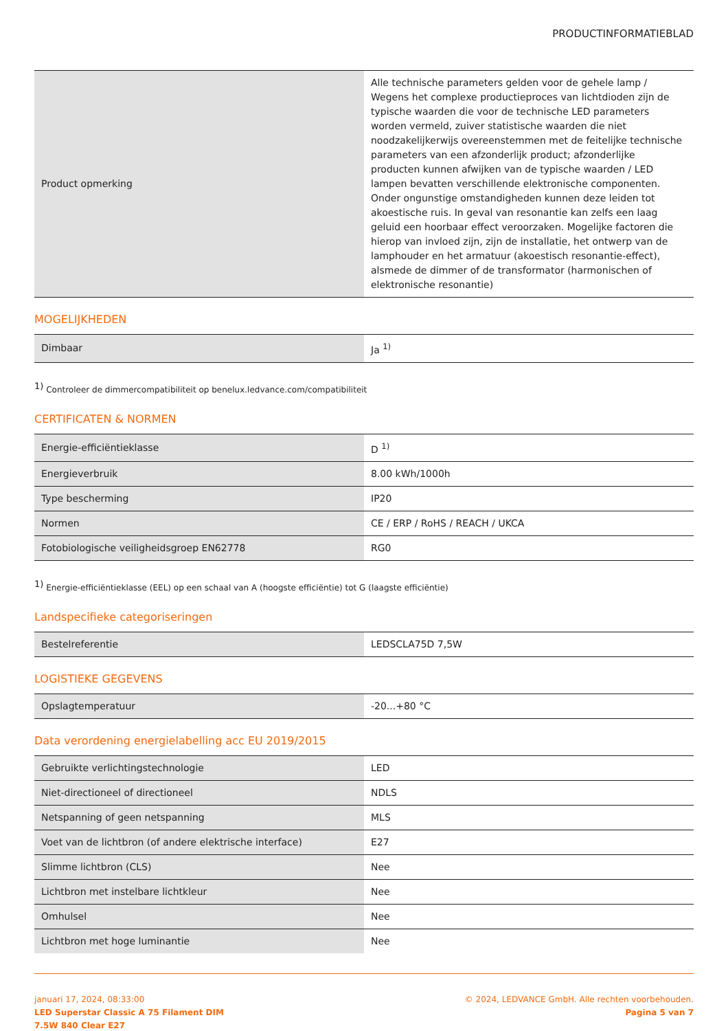PRODUCTINFORMATIEBLAD
| Product opmerking | Alle technische parameters gelden voor de gehele lamp / Wegens het complexe productieproces van lichtdioden zijn de typische waarden die voor de technische LED parameters worden vermeld, zuiver statistische waarden die niet noodzakelijkerwijs overeenstemmen met de feitelijke technische parameters van een afzonderlijk product; afzonderlijke producten kunnen afwijken van de typische waarden / LED lampen bevatten verschillende elektronische componenten. Onder ongunstige omstandigheden kunnen deze leiden tot akoestische ruis. In geval van resonantie kan zelfs een laag geluid een hoorbaar effect veroorzaken. Mogelijke factoren die hierop van invloed zijn, zijn de installatie, het ontwerp van de lamphouder en het armatuur (akoestisch resonantie-effect), alsmede de dimmer of de transformator (harmonischen of elektronische resonantie) |
MOGELIJKHEDEN
| Dimbaar | Ja <sup>1)</sup> |
<sup>1)</sup> Controleer de dimmercompatibiliteit op benelux.ledvance.com/compatibiliteit
CERTIFICATEN & NORMEN
| Energie-efficiëntieklasse | D <sup>1)</sup> |
| Energieverbruik | 8.00 kWh/1000h |
| Type bescherming | IP20 |
| Normen | CE / ERP / RoHS / REACH / UKCA |
| Fotobiologische veiligheidsgroep EN62778 | RG0 |
<sup>1)</sup> Energie-efficiëntieklasse (EEL) op een schaal van A (hoogste efficiëntie) tot G (laagste efficiëntie)
Landspecifieke categoriseringen
| Bestelreferentie | LEDSCLA75D 7,5W |
LOGISTIEKE GEGEVENS
| Opslagtemperatuur | -20...+80 °C |
Data verordening energielabelling acc EU 2019/2015
| Gebruikte verlichtingstechnologie | LED |
| Niet-directioneel of directioneel | NDLS |
| Netspanning of geen netspanning | MLS |
| Voet van de lichtbron (of andere elektrische interface) | E27 |
| Slimme lichtbron (CLS) | Nee |
| Lichtbron met instelbare lichtkleur | Nee |
| Omhulsel | Nee |
| Lichtbron met hoge luminantie | Nee |
januari 17, 2024, 08:33:00
LED Superstar Classic A 75 Filament DIM
7.5W 840 Clear E27
© 2024, LEDVANCE GmbH. Alle rechten voorbehouden.
Pagina 5 van 7